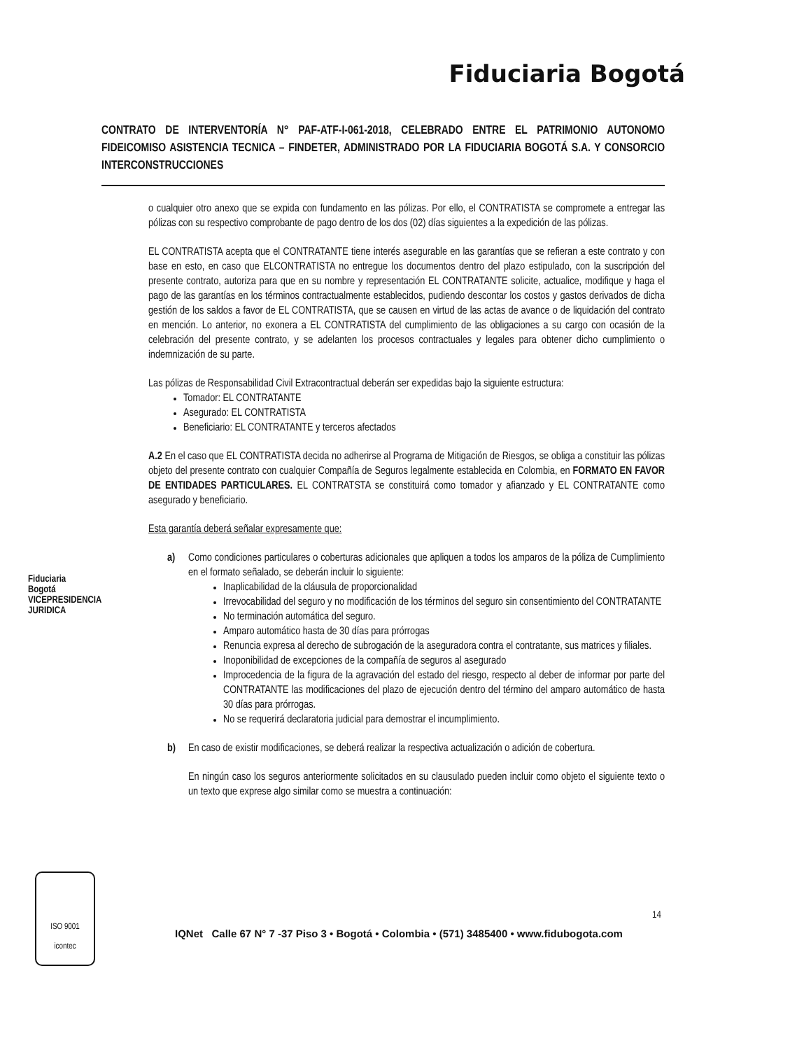Fiduciaria Bogotá
CONTRATO DE INTERVENTORÍA N° PAF-ATF-I-061-2018, CELEBRADO ENTRE EL PATRIMONIO AUTONOMO FIDEICOMISO ASISTENCIA TECNICA – FINDETER, ADMINISTRADO POR LA FIDUCIARIA BOGOTÁ S.A. Y CONSORCIO INTERCONSTRUCCIONES
o cualquier otro anexo que se expida con fundamento en las pólizas. Por ello, el CONTRATISTA se compromete a entregar las pólizas con su respectivo comprobante de pago dentro de los dos (02) días siguientes a la expedición de las pólizas.
EL CONTRATISTA acepta que el CONTRATANTE tiene interés asegurable en las garantías que se refieran a este contrato y con base en esto, en caso que ELCONTRATISTA no entregue los documentos dentro del plazo estipulado, con la suscripción del presente contrato, autoriza para que en su nombre y representación EL CONTRATANTE solicite, actualice, modifique y haga el pago de las garantías en los términos contractualmente establecidos, pudiendo descontar los costos y gastos derivados de dicha gestión de los saldos a favor de EL CONTRATISTA, que se causen en virtud de las actas de avance o de liquidación del contrato en mención. Lo anterior, no exonera a EL CONTRATISTA del cumplimiento de las obligaciones a su cargo con ocasión de la celebración del presente contrato, y se adelanten los procesos contractuales y legales para obtener dicho cumplimiento o indemnización de su parte.
Las pólizas de Responsabilidad Civil Extracontractual deberán ser expedidas bajo la siguiente estructura:
Tomador: EL CONTRATANTE
Asegurado: EL CONTRATISTA
Beneficiario: EL CONTRATANTE y terceros afectados
A.2 En el caso que EL CONTRATISTA decida no adherirse al Programa de Mitigación de Riesgos, se obliga a constituir las pólizas objeto del presente contrato con cualquier Compañía de Seguros legalmente establecida en Colombia, en FORMATO EN FAVOR DE ENTIDADES PARTICULARES. EL CONTRATSTA se constituirá como tomador y afianzado y EL CONTRATANTE como asegurado y beneficiario.
Esta garantía deberá señalar expresamente que:
a)
Como condiciones particulares o coberturas adicionales que apliquen a todos los amparos de la póliza de Cumplimiento en el formato señalado, se deberán incluir lo siguiente:
Inaplicabilidad de la cláusula de proporcionalidad
Irrevocabilidad del seguro y no modificación de los términos del seguro sin consentimiento del CONTRATANTE
No terminación automática del seguro.
Amparo automático hasta de 30 días para prórrogas
Renuncia expresa al derecho de subrogación de la aseguradora contra el contratante, sus matrices y filiales.
Inoponibilidad de excepciones de la compañía de seguros al asegurado
Improcedencia de la figura de la agravación del estado del riesgo, respecto al deber de informar por parte del CONTRATANTE las modificaciones del plazo de ejecución dentro del término del amparo automático de hasta 30 días para prórrogas.
No se requerirá declaratoria judicial para demostrar el incumplimiento.
b)
En caso de existir modificaciones, se deberá realizar la respectiva actualización o adición de cobertura.
En ningún caso los seguros anteriormente solicitados en su clausulado pueden incluir como objeto el siguiente texto o un texto que exprese algo similar como se muestra a continuación:
Fiduciaria Bogotá VICEPRESIDENCIA JURIDICA
ISO 9001
icontec
14
IQNet Calle 67 N° 7 -37 Piso 3 • Bogotá • Colombia • (571) 3485400 • www.fidubogota.com